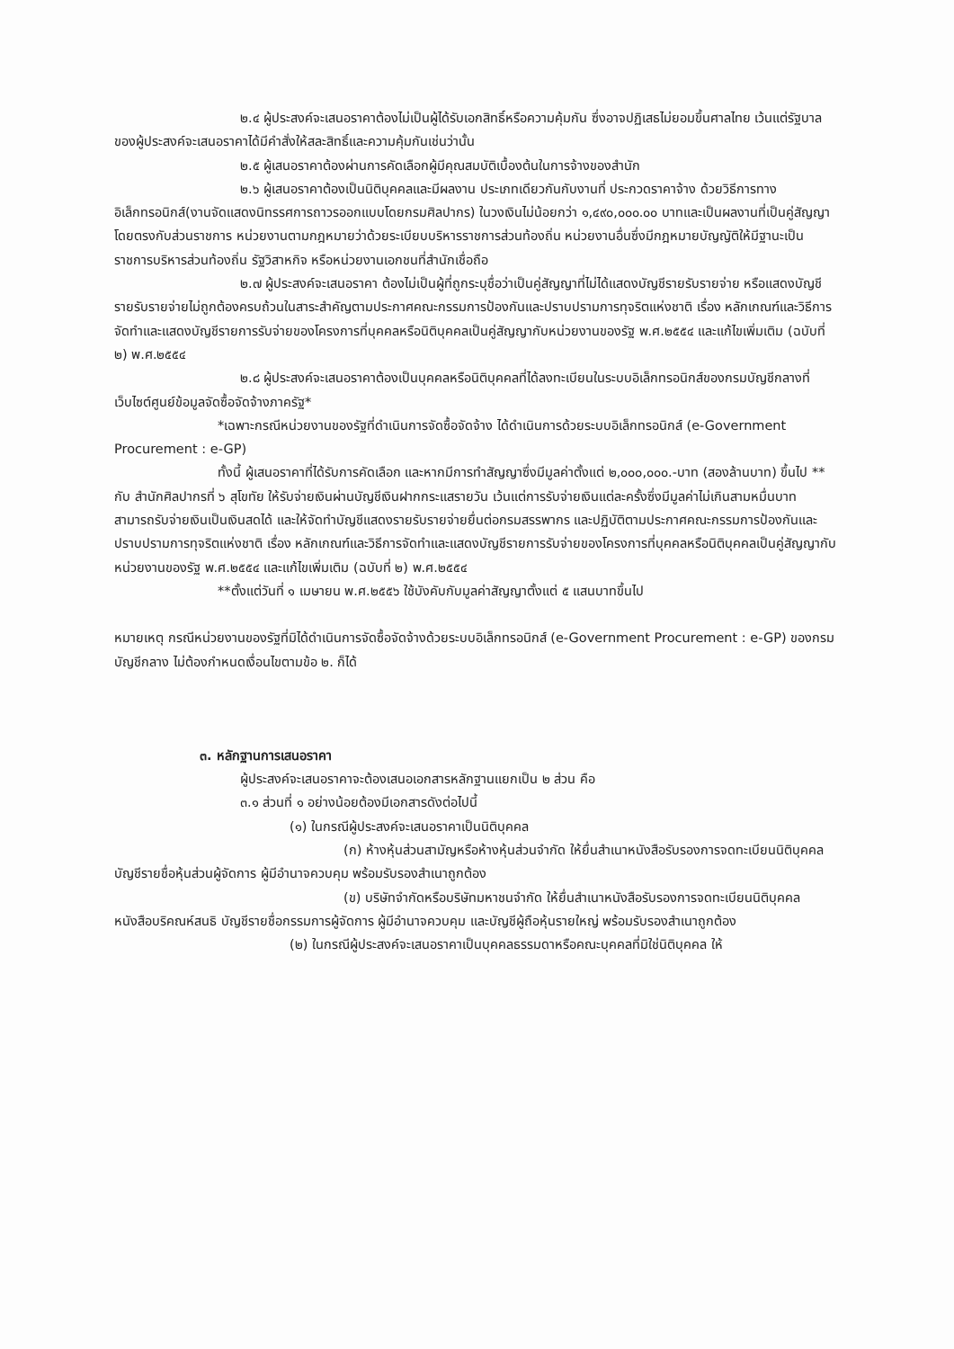๒.๔ ผู้ประสงค์จะเสนอราคาต้องไม่เป็นผู้ได้รับเอกสิทธิ์หรือความคุ้มกัน ซึ่งอาจปฏิเสธไม่ยอมขึ้นศาลไทย เว้นแต่รัฐบาลของผู้ประสงค์จะเสนอราคาได้มีคำสั่งให้สละสิทธิ์และความคุ้มกันเช่นว่านั้น
๒.๕ ผู้เสนอราคาต้องผ่านการคัดเลือกผู้มีคุณสมบัติเบื้องต้นในการจ้างของสำนัก
๒.๖ ผู้เสนอราคาต้องเป็นนิติบุคคลและมีผลงาน ประเภทเดียวกันกับงานที่ ประกวดราคาจ้าง ด้วยวิธีการทางอิเล็กทรอนิกส์(งานจัดแสดงนิทรรศการถาวรออกแบบโดยกรมศิลปากร) ในวงเงินไม่น้อยกว่า ๑,๔๙๐,๐๐๐.๐๐ บาทและเป็นผลงานที่เป็นคู่สัญญาโดยตรงกับส่วนราชการ หน่วยงานตามกฎหมายว่าด้วยระเบียบบริหารราชการส่วนท้องถิ่น หน่วยงานอื่นซึ่งมีกฎหมายบัญญัติให้มีฐานะเป็นราชการบริหารส่วนท้องถิ่น รัฐวิสาหกิจ หรือหน่วยงานเอกชนที่สำนักเชื่อถือ
๒.๗ ผู้ประสงค์จะเสนอราคา ต้องไม่เป็นผู้ที่ถูกระบุชื่อว่าเป็นคู่สัญญาที่ไม่ได้แสดงบัญชีรายรับรายจ่าย หรือแสดงบัญชีรายรับรายจ่ายไม่ถูกต้องครบถ้วนในสาระสำคัญตามประกาศคณะกรรมการป้องกันและปราบปรามการทุจริตแห่งชาติ เรื่อง หลักเกณฑ์และวิธีการจัดทำและแสดงบัญชีรายการรับจ่ายของโครงการที่บุคคลหรือนิติบุคคลเป็นคู่สัญญากับหน่วยงานของรัฐ พ.ศ.๒๕๕๔ และแก้ไขเพิ่มเติม (ฉบับที่ ๒) พ.ศ.๒๕๕๔
๒.๘ ผู้ประสงค์จะเสนอราคาต้องเป็นบุคคลหรือนิติบุคคลที่ได้ลงทะเบียนในระบบอิเล็กทรอนิกส์ของกรมบัญชีกลางที่เว็บไซต์ศูนย์ข้อมูลจัดซื้อจัดจ้างภาครัฐ*
*เฉพาะกรณีหน่วยงานของรัฐที่ดำเนินการจัดซื้อจัดจ้าง ได้ดำเนินการด้วยระบบอิเล็กทรอนิกส์ (e-Government Procurement : e-GP)
ทั้งนี้ ผู้เสนอราคาที่ได้รับการคัดเลือก และหากมีการทำสัญญาซึ่งมีมูลค่าตั้งแต่ ๒,๐๐๐,๐๐๐.-บาท (สองล้านบาท) ขึ้นไป ** กับ สำนักศิลปากรที่ ๖ สุโขทัย ให้รับจ่ายเงินผ่านบัญชีเงินฝากกระแสรายวัน เว้นแต่การรับจ่ายเงินแต่ละครั้งซึ่งมีมูลค่าไม่เกินสามหมื่นบาท สามารถรับจ่ายเงินเป็นเงินสดได้ และให้จัดทำบัญชีแสดงรายรับรายจ่ายยื่นต่อกรมสรรพากร และปฏิบัติตามประกาศคณะกรรมการป้องกันและปราบปรามการทุจริตแห่งชาติ เรื่อง หลักเกณฑ์และวิธีการจัดทำและแสดงบัญชีรายการรับจ่ายของโครงการที่บุคคลหรือนิติบุคคลเป็นคู่สัญญากับหน่วยงานของรัฐ พ.ศ.๒๕๕๔ และแก้ไขเพิ่มเติม (ฉบับที่ ๒) พ.ศ.๒๕๕๔
**ตั้งแต่วันที่ ๑ เมษายน พ.ศ.๒๕๕๖ ใช้บังคับกับมูลค่าสัญญาตั้งแต่ ๕ แสนบาทขึ้นไป
หมายเหตุ กรณีหน่วยงานของรัฐที่มิได้ดำเนินการจัดซื้อจัดจ้างด้วยระบบอิเล็กทรอนิกส์ (e-Government Procurement : e-GP) ของกรมบัญชีกลาง ไม่ต้องกำหนดเงื่อนไขตามข้อ ๒. ก็ได้
๓. หลักฐานการเสนอราคา
ผู้ประสงค์จะเสนอราคาจะต้องเสนอเอกสารหลักฐานแยกเป็น ๒ ส่วน คือ
๓.๑ ส่วนที่ ๑ อย่างน้อยต้องมีเอกสารดังต่อไปนี้
(๑) ในกรณีผู้ประสงค์จะเสนอราคาเป็นนิติบุคคล
(ก) ห้างหุ้นส่วนสามัญหรือห้างหุ้นส่วนจำกัด ให้ยื่นสำเนาหนังสือรับรองการจดทะเบียนนิติบุคคล บัญชีรายชื่อหุ้นส่วนผู้จัดการ ผู้มีอำนาจควบคุม พร้อมรับรองสำเนาถูกต้อง
(ข) บริษัทจำกัดหรือบริษัทมหาชนจำกัด ให้ยื่นสำเนาหนังสือรับรองการจดทะเบียนนิติบุคคล หนังสือบริคณห์สนธิ บัญชีรายชื่อกรรมการผู้จัดการ ผู้มีอำนาจควบคุม และบัญชีผู้ถือหุ้นรายใหญ่ พร้อมรับรองสำเนาถูกต้อง
(๒) ในกรณีผู้ประสงค์จะเสนอราคาเป็นบุคคลธรรมดาหรือคณะบุคคลที่มิใช่นิติบุคคล ให้